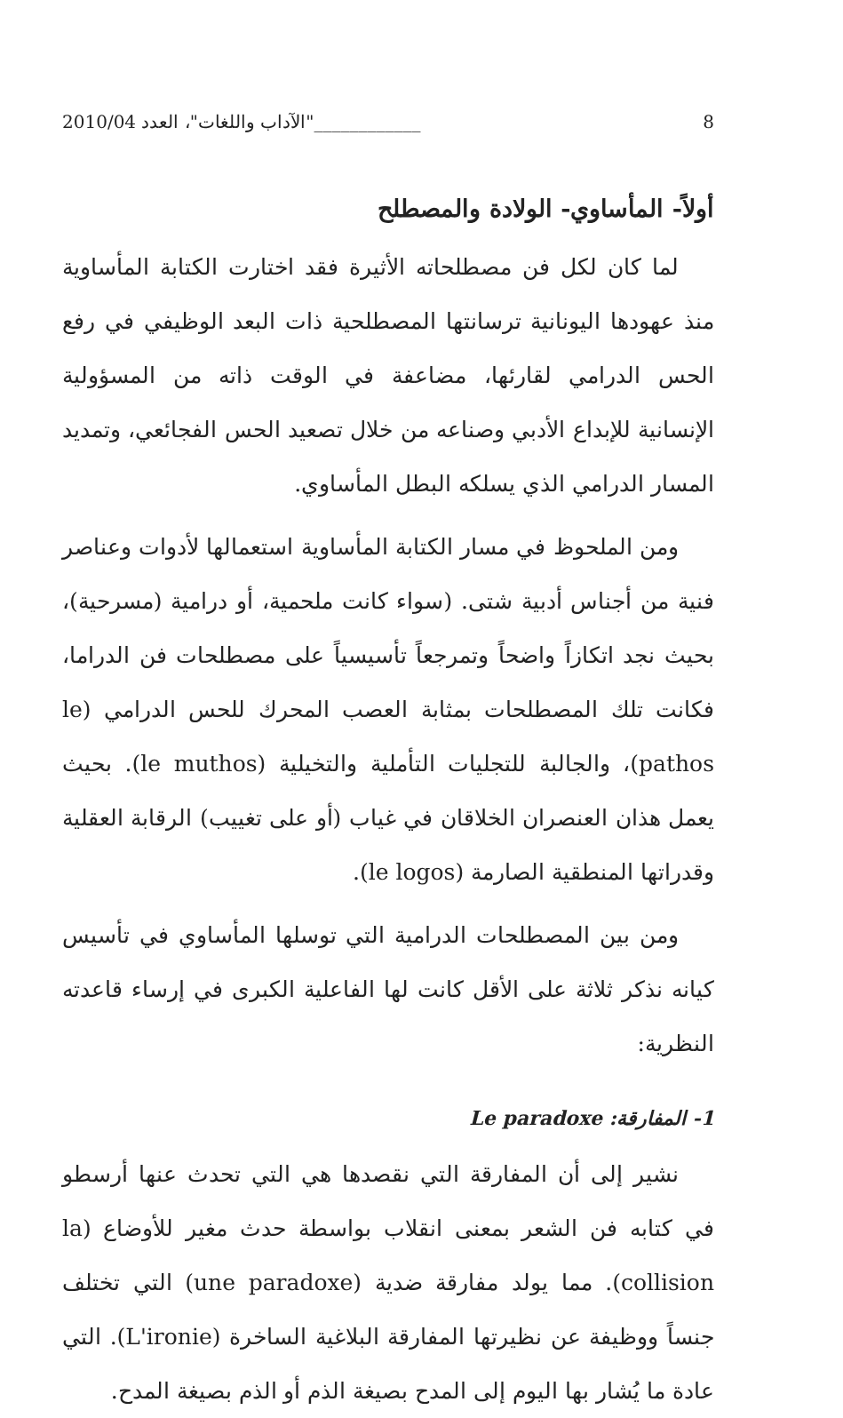8 ____________"الآداب واللغات"، العدد 2010/04
أولاً- المأساوي- الولادة والمصطلح
لما كان لكل فن مصطلحاته الأثيرة فقد اختارت الكتابة المأساوية منذ عهودها اليونانية ترسانتها المصطلحية ذات البعد الوظيفي في رفع الحس الدرامي لقارئها، مضاعفة في الوقت ذاته من المسؤولية الإنسانية للإبداع الأدبي وصناعه من خلال تصعيد الحس الفجائعي، وتمديد المسار الدرامي الذي يسلكه البطل المأساوي.
ومن الملحوظ في مسار الكتابة المأساوية استعمالها لأدوات وعناصر فنية من أجناس أدبية شتى. (سواء كانت ملحمية، أو درامية (مسرحية)، بحيث نجد اتكازاً واضحاً وتمرجعاً تأسيسياً على مصطلحات فن الدراما، فكانت تلك المصطلحات بمثابة العصب المحرك للحس الدرامي (le pathos)، والجالبة للتجليات التأملية والتخيلية (le muthos). بحيث يعمل هذان العنصران الخلاقان في غياب (أو على تغييب) الرقابة العقلية وقدراتها المنطقية الصارمة (le logos).
ومن بين المصطلحات الدرامية التي توسلها المأساوي في تأسيس كيانه نذكر ثلاثة على الأقل كانت لها الفاعلية الكبرى في إرساء قاعدته النظرية:
1- المفارقة: Le paradoxe
نشير إلى أن المفارقة التي نقصدها هي التي تحدث عنها أرسطو في كتابه فن الشعر بمعنى انقلاب بواسطة حدث مغير للأوضاع (la collision). مما يولد مفارقة ضدية (une paradoxe) التي تختلف جنساً ووظيفة عن نظيرتها المفارقة البلاغية الساخرة (L'ironie). التي عادة ما يُشار بها اليوم إلى المدح بصيغة الذم أو الذم بصيغة المدح.